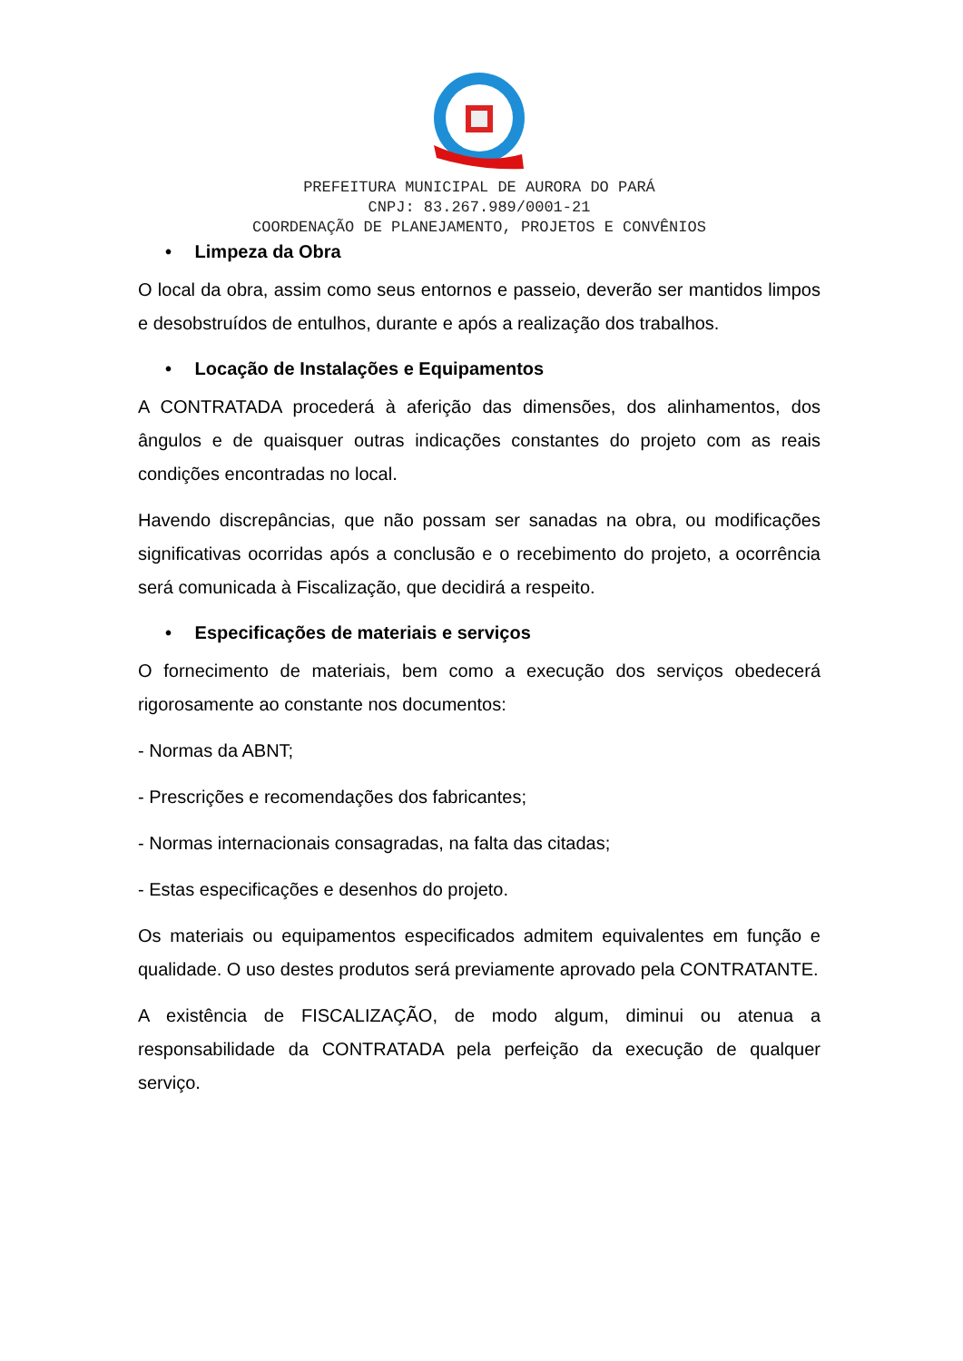PREFEITURA MUNICIPAL DE AURORA DO PARÁ
CNPJ: 83.267.989/0001-21
COORDENAÇÃO DE PLANEJAMENTO, PROJETOS E CONVÊNIOS
• Limpeza da Obra
O local da obra, assim como seus entornos e passeio, deverão ser mantidos limpos e desobstruídos de entulhos, durante e após a realização dos trabalhos.
• Locação de Instalações e Equipamentos
A CONTRATADA procederá à aferição das dimensões, dos alinhamentos, dos ângulos e de quaisquer outras indicações constantes do projeto com as reais condições encontradas no local.
Havendo discrepâncias, que não possam ser sanadas na obra, ou modificações significativas ocorridas após a conclusão e o recebimento do projeto, a ocorrência será comunicada à Fiscalização, que decidirá a respeito.
• Especificações de materiais e serviços
O fornecimento de materiais, bem como a execução dos serviços obedecerá rigorosamente ao constante nos documentos:
- Normas da ABNT;
- Prescrições e recomendações dos fabricantes;
- Normas internacionais consagradas, na falta das citadas;
- Estas especificações e desenhos do projeto.
Os materiais ou equipamentos especificados admitem equivalentes em função e qualidade. O uso destes produtos será previamente aprovado pela CONTRATANTE.
A existência de FISCALIZAÇÃO, de modo algum, diminui ou atenua a responsabilidade da CONTRATADA pela perfeição da execução de qualquer serviço.